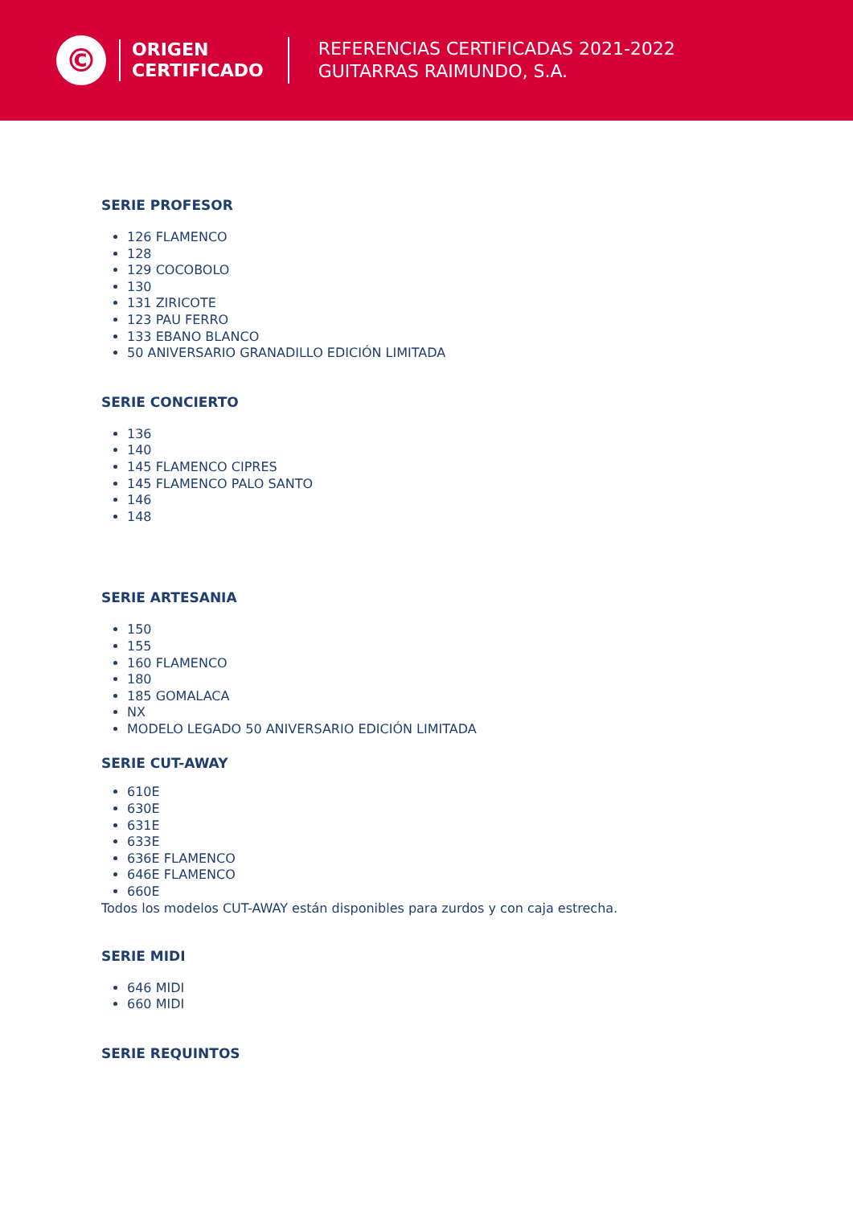©
ORIGEN
CERTIFICADO
REFERENCIAS CERTIFICADAS 2021-2022
GUITARRAS RAIMUNDO, S.A.
SERIE PROFESOR
126 FLAMENCO
128
129 COCOBOLO
130
131 ZIRICOTE
123 PAU FERRO
133 EBANO BLANCO
50 ANIVERSARIO GRANADILLO EDICIÓN LIMITADA
SERIE CONCIERTO
136
140
145 FLAMENCO CIPRES
145 FLAMENCO PALO SANTO
146
148
SERIE ARTESANIA
150
155
160 FLAMENCO
180
185 GOMALACA
NX
MODELO LEGADO 50 ANIVERSARIO EDICIÓN LIMITADA
SERIE CUT-AWAY
610E
630E
631E
633E
636E FLAMENCO
646E FLAMENCO
660E
Todos los modelos CUT-AWAY están disponibles para zurdos y con caja estrecha.
SERIE MIDI
646 MIDI
660 MIDI
SERIE REQUINTOS